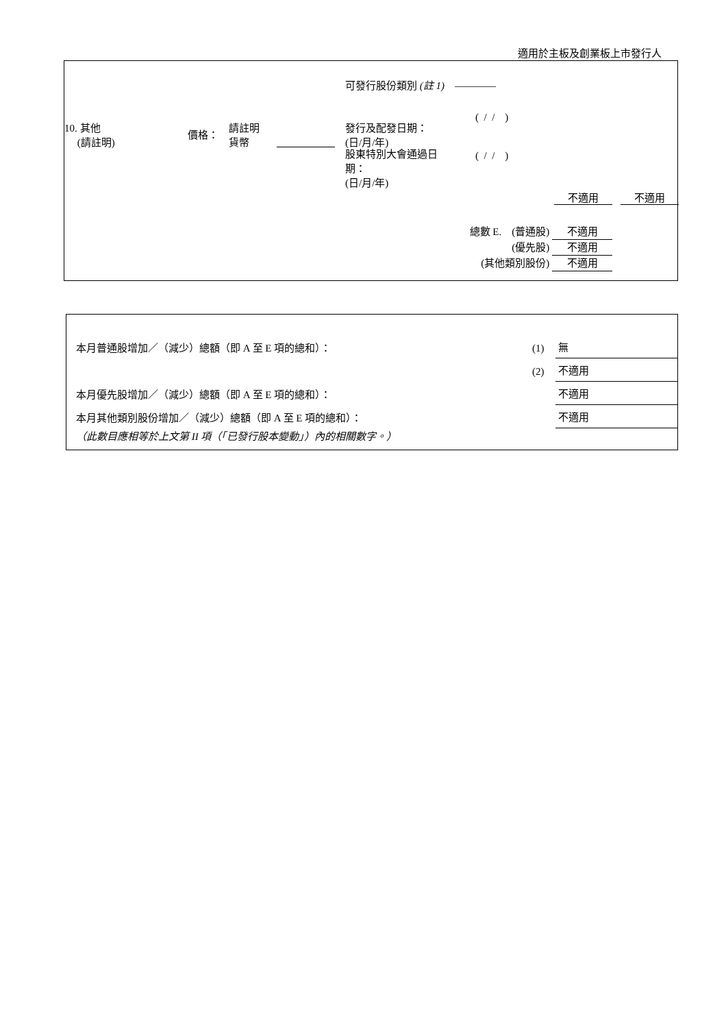適用於主板及創業板上市發行人
可發行股份類別 (註 1) ————
10. 其他
(請註明)
價格：
請註明
貨幣
發行及配發日期：
(日/月/年)
( / / )
股東特別大會通過日
期：
(日/月/年)
( / / )
不適用 不適用
總數 E. (普通股) 不適用
(優先股) 不適用
(其他類別股份) 不適用
| 本月普通股增加／（減少）總額（即 A 至 E 項的總和）： | (1) | 無 |
| | (2) | 不適用 |
| 本月優先股增加／（減少）總額（即 A 至 E 項的總和）： | | 不適用 |
| 本月其他類別股份增加／（減少）總額（即 A 至 E 項的總和）： | | 不適用 |
| （此數目應相等於上文第 II 項（「已發行股本變動」）內的相關數字。） | | |